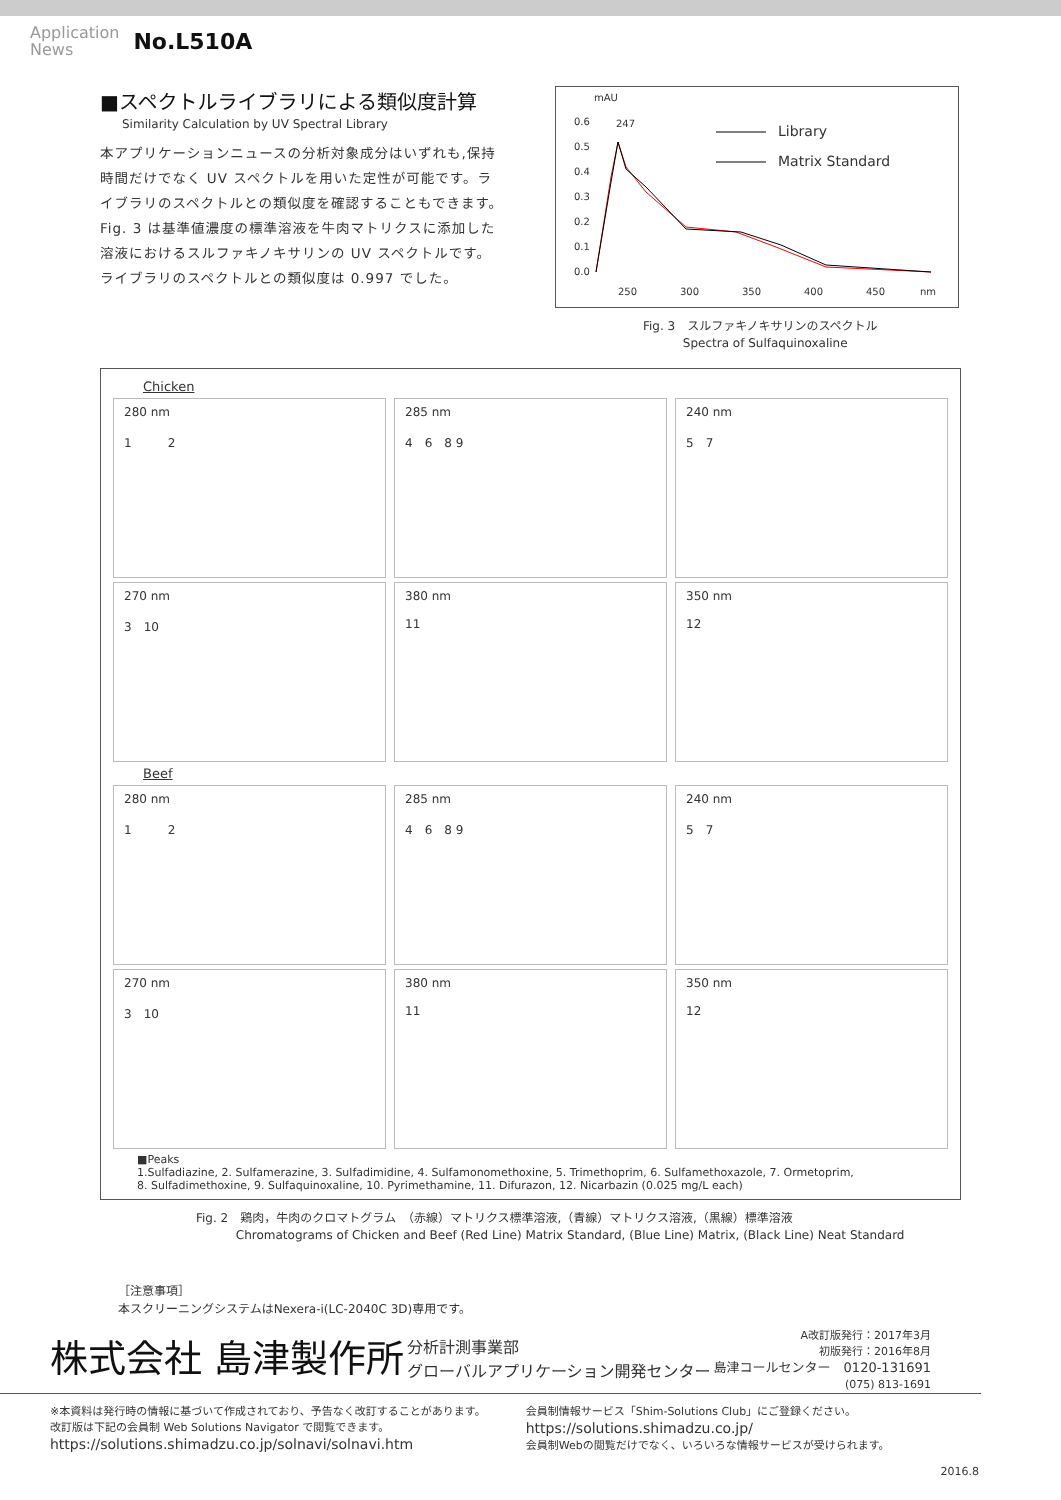Application
News
No.L510A
■スペクトルライブラリによる類似度計算
Similarity Calculation by UV Spectral Library
本アプリケーションニュースの分析対象成分はいずれも,保持時間だけでなく UV スペクトルを用いた定性が可能です。ライブラリのスペクトルとの類似度を確認することもできます。Fig. 3 は基準値濃度の標準溶液を牛肉マトリクスに添加した溶液におけるスルファキノキサリンの UV スペクトルです。ライブラリのスペクトルとの類似度は 0.997 でした。
mAU
0.6
0.5
0.4
0.3
0.2
0.1
0.0
247
250
300
350
400
450
nm
Library
Matrix Standard
Fig. 3　スルファキノキサリンのスペクトル
　　　 Spectra of Sulfaquinoxaline
Chicken
280 nm
1　　　2
285 nm
4　6　8 9
240 nm
5　7
270 nm
3　10
380 nm
11
350 nm
12
Beef
280 nm
1　　　2
285 nm
4　6　8 9
240 nm
5　7
270 nm
3　10
380 nm
11
350 nm
12
■Peaks
1.Sulfadiazine, 2. Sulfamerazine, 3. Sulfadimidine, 4. Sulfamonomethoxine, 5. Trimethoprim, 6. Sulfamethoxazole, 7. Ormetoprim,
8. Sulfadimethoxine, 9. Sulfaquinoxaline, 10. Pyrimethamine, 11. Difurazon, 12. Nicarbazin (0.025 mg/L each)
Fig. 2　鶏肉，牛肉のクロマトグラム　（赤線）マトリクス標準溶液,（青線）マトリクス溶液,（黒線）標準溶液
　　　 Chromatograms of Chicken and Beef (Red Line) Matrix Standard, (Blue Line) Matrix, (Black Line) Neat Standard
［注意事項］
本スクリーニングシステムはNexera-i(LC-2040C 3D)専用です。
株式会社 島津製作所
分析計測事業部
グローバルアプリケーション開発センター
A改訂版発行：2017年3月
初版発行：2016年8月
島津コールセンター　0120-131691
(075) 813-1691
※本資料は発行時の情報に基づいて作成されており、予告なく改訂することがあります。
改訂版は下記の会員制 Web Solutions Navigator で閲覧できます。
https://solutions.shimadzu.co.jp/solnavi/solnavi.htm
会員制情報サービス「Shim-Solutions Club」にご登録ください。
https://solutions.shimadzu.co.jp/
会員制Webの閲覧だけでなく、いろいろな情報サービスが受けられます。
2016.8